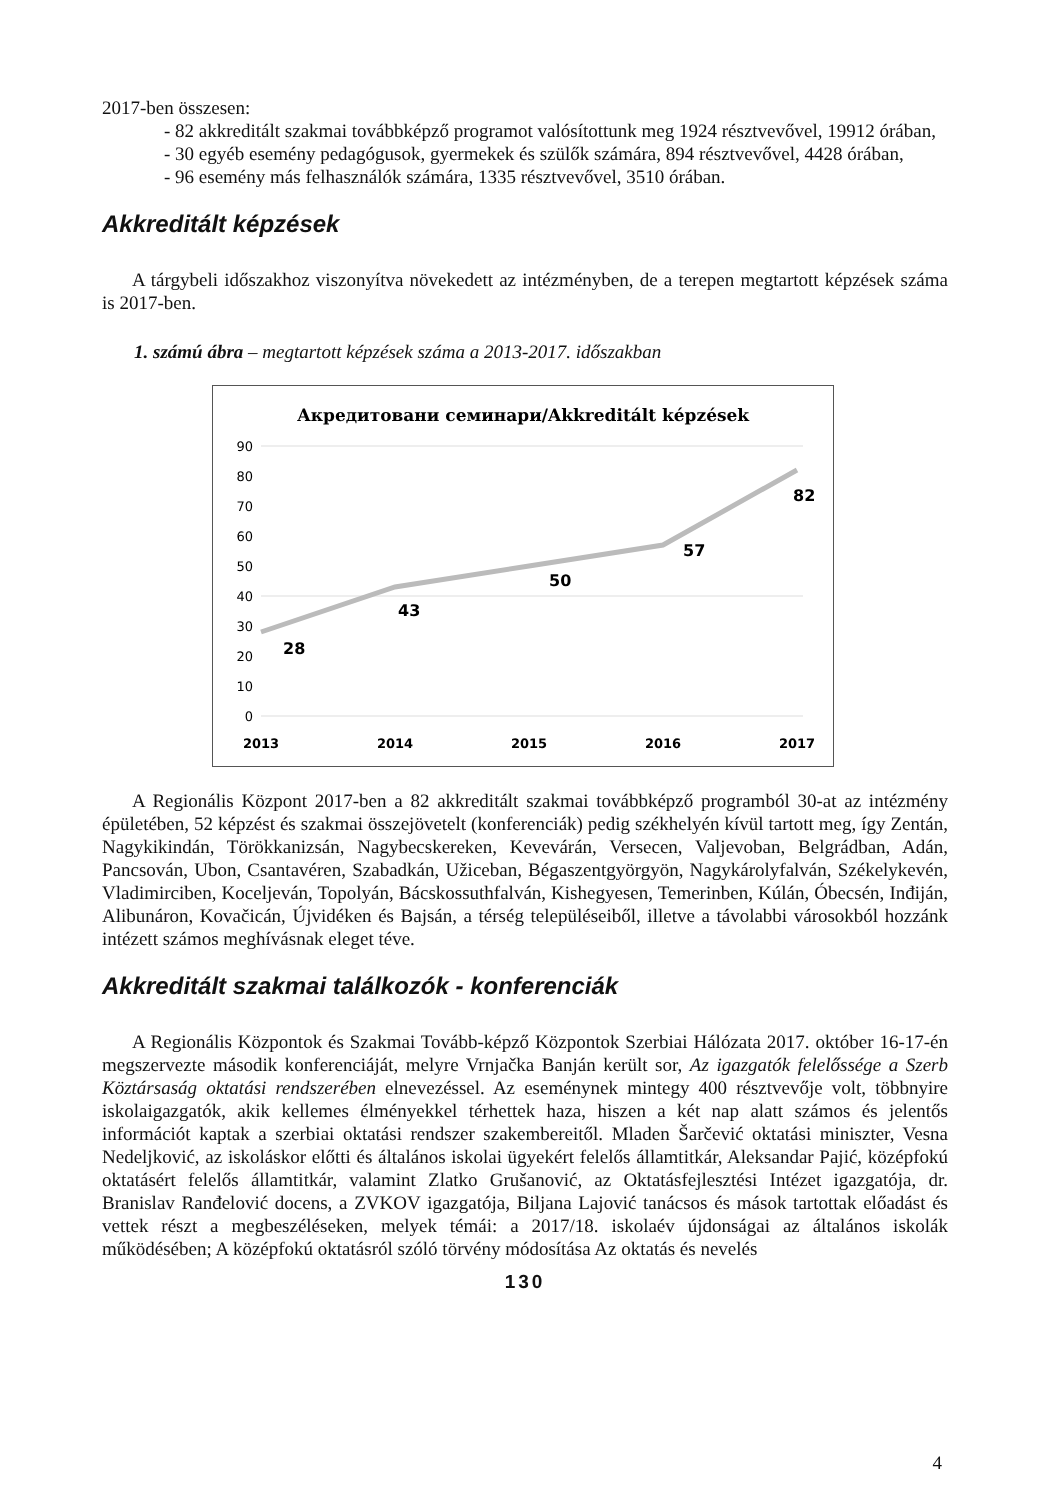2017-ben összesen:
- 82 akkreditált szakmai továbbképző programot valósítottunk meg 1924 résztvevővel, 19912 órában,
- 30 egyéb esemény pedagógusok, gyermekek és szülők számára, 894 résztvevővel, 4428 órában,
- 96 esemény más felhasználók számára, 1335 résztvevővel, 3510 órában.
Akkreditált képzések
A tárgybeli időszakhoz viszonyítva növekedett az intézményben, de a terepen megtartott képzések száma is 2017-ben.
1. számú ábra – megtartott képzések száma a 2013-2017. időszakban
Акредитовани семинари/Akkreditált képzések
90
80
70
60
50
40
30
20
10
0
28
43
50
57
82
2013
2014
2015
2016
2017
A Regionális Központ 2017-ben a 82 akkreditált szakmai továbbképző programból 30-at az intézmény épületében, 52 képzést és szakmai összejövetelt (konferenciák) pedig székhelyén kívül tartott meg, így Zentán, Nagykikindán, Törökkanizsán, Nagybecskereken, Kevevárán, Versecen, Valjevoban, Belgrádban, Adán, Pancsován, Ubon, Csantavéren, Szabadkán, Užiceban, Bégaszentgyörgyön, Nagykárolyfalván, Székelykevén, Vladimirciben, Koceljeván, Topolyán, Bácskossuthfalván, Kishegyesen, Temerinben, Kúlán, Óbecsén, Inđiján, Alibunáron, Kovačicán, Újvidéken és Bajsán, a térség településeiből, illetve a távolabbi városokból hozzánk intézett számos meghívásnak eleget téve.
Akkreditált szakmai találkozók - konferenciák
A Regionális Központok és Szakmai Tovább-képző Központok Szerbiai Hálózata 2017. október 16-17-én megszervezte második konferenciáját, melyre Vrnjačka Banján került sor, Az igazgatók felelőssége a Szerb Köztársaság oktatási rendszerében elnevezéssel. Az eseménynek mintegy 400 résztvevője volt, többnyire iskolaigazgatók, akik kellemes élményekkel térhettek haza, hiszen a két nap alatt számos és jelentős információt kaptak a szerbiai oktatási rendszer szakembereitől. Mladen Šarčević oktatási miniszter, Vesna Nedeljković, az iskoláskor előtti és általános iskolai ügyekért felelős államtitkár, Aleksandar Pajić, középfokú oktatásért felelős államtitkár, valamint Zlatko Grušanović, az Oktatásfejlesztési Intézet igazgatója, dr. Branislav Ranđelović docens, a ZVKOV igazgatója, Biljana Lajović tanácsos és mások tartottak előadást és vettek részt a megbeszéléseken, melyek témái: a 2017/18. iskolaév újdonságai az általános iskolák működésében; A középfokú oktatásról szóló törvény módosítása Az oktatás és nevelés
130
4